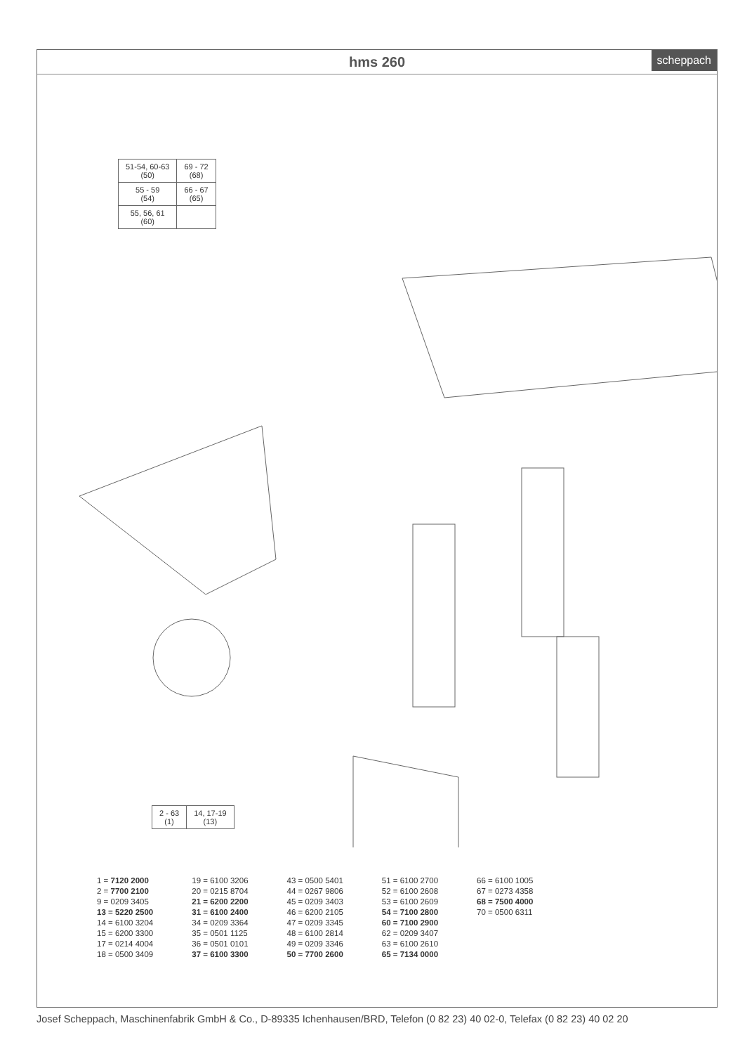hms 260
scheppach
| 51-54, 60-63 (50) | 69 - 72 (68) |
| 55 - 59 (54) | 66 - 67 (65) |
| 55, 56, 61 (60) | |
| 2 - 63 (1) | 14, 17-19 (13) |
1 = 7120 2000
2 = 7700 2100
9 = 0209 3405
13 = 5220 2500
14 = 6100 3204
15 = 6200 3300
17 = 0214 4004
18 = 0500 3409
19 = 6100 3206
20 = 0215 8704
21 = 6200 2200
31 = 6100 2400
34 = 0209 3364
35 = 0501 1125
36 = 0501 0101
37 = 6100 3300
43 = 0500 5401
44 = 0267 9806
45 = 0209 3403
46 = 6200 2105
47 = 0209 3345
48 = 6100 2814
49 = 0209 3346
50 = 7700 2600
51 = 6100 2700
52 = 6100 2608
53 = 6100 2609
54 = 7100 2800
60 = 7100 2900
62 = 0209 3407
63 = 6100 2610
65 = 7134 0000
66 = 6100 1005
67 = 0273 4358
68 = 7500 4000
70 = 0500 6311
Josef Scheppach, Maschinenfabrik GmbH & Co., D-89335 Ichenhausen/BRD, Telefon (0 82 23) 40 02-0, Telefax (0 82 23) 40 02 20